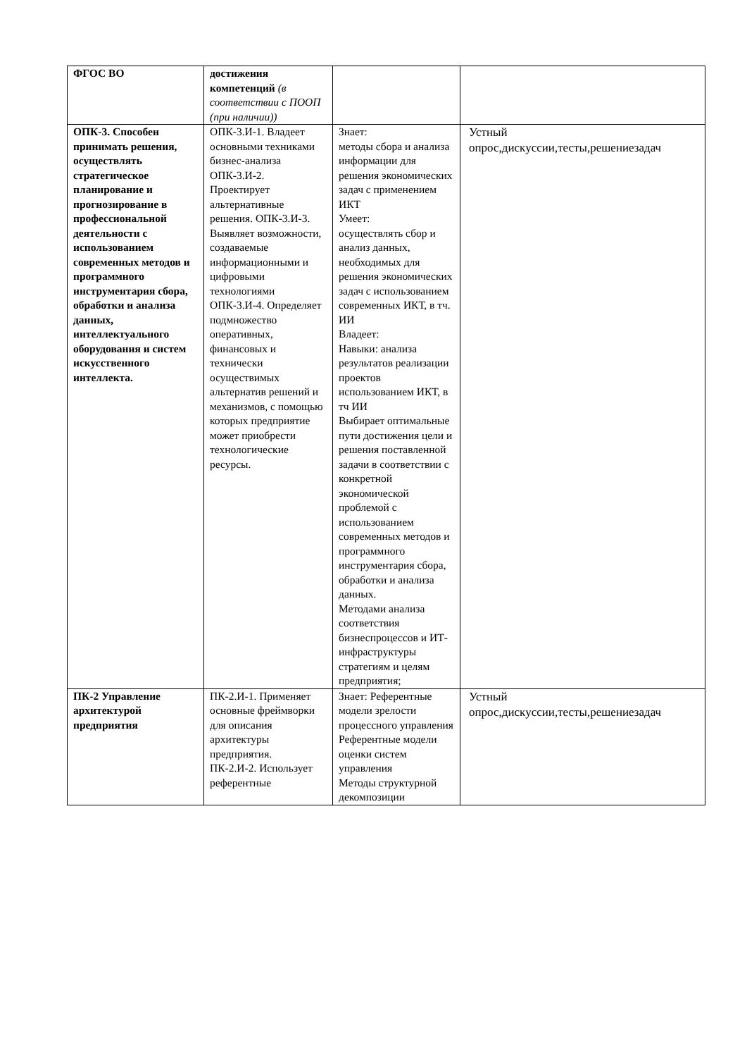| ФГОС ВО | достижения компетенций (в соответствии с ПООП (при наличии)) | | |
| ОПК-3. Способен принимать решения, осуществлять стратегическое планирование и прогнозирование в профессиональной деятельности с использованием современных методов и программного инструментария сбора, обработки и анализа данных, интеллектуального оборудования и систем искусственного интеллекта. | ОПК-3.И-1. Владеет основными техниками бизнес-анализа ОПК-3.И-2. Проектирует альтернативные решения. ОПК-3.И-3. Выявляет возможности, создаваемые информационными и цифровыми технологиями ОПК-3.И-4. Определяет подмножество оперативных, финансовых и технически осуществимых альтернатив решений и механизмов, с помощью которых предприятие может приобрести технологические ресурсы. | Знает: методы сбора и анализа информации для решения экономических задач с применением ИКТ Умеет: осуществлять сбор и анализ данных, необходимых для решения экономических задач с использованием современных ИКТ, в тч. ИИ Владеет: Навыки: анализа результатов реализации проектов использованием ИКТ, в тч ИИ Выбирает оптимальные пути достижения цели и решения поставленной задачи в соответствии с конкретной экономической проблемой с использованием современных методов и программного инструментария сбора, обработки и анализа данных. Методами анализа соответствия бизнеспроцессов и ИТ-инфраструктуры стратегиям и целям предприятия; | Устный опрос,дискуссии,тесты,решениезадач |
| ПК-2 Управление архитектурой предприятия | ПК-2.И-1. Применяет основные фреймворки для описания архитектуры предприятия. ПК-2.И-2. Использует референтные | Знает: Референтные модели зрелости процессного управления Референтные модели оценки систем управления Методы структурной декомпозиции | Устный опрос,дискуссии,тесты,решениезадач |